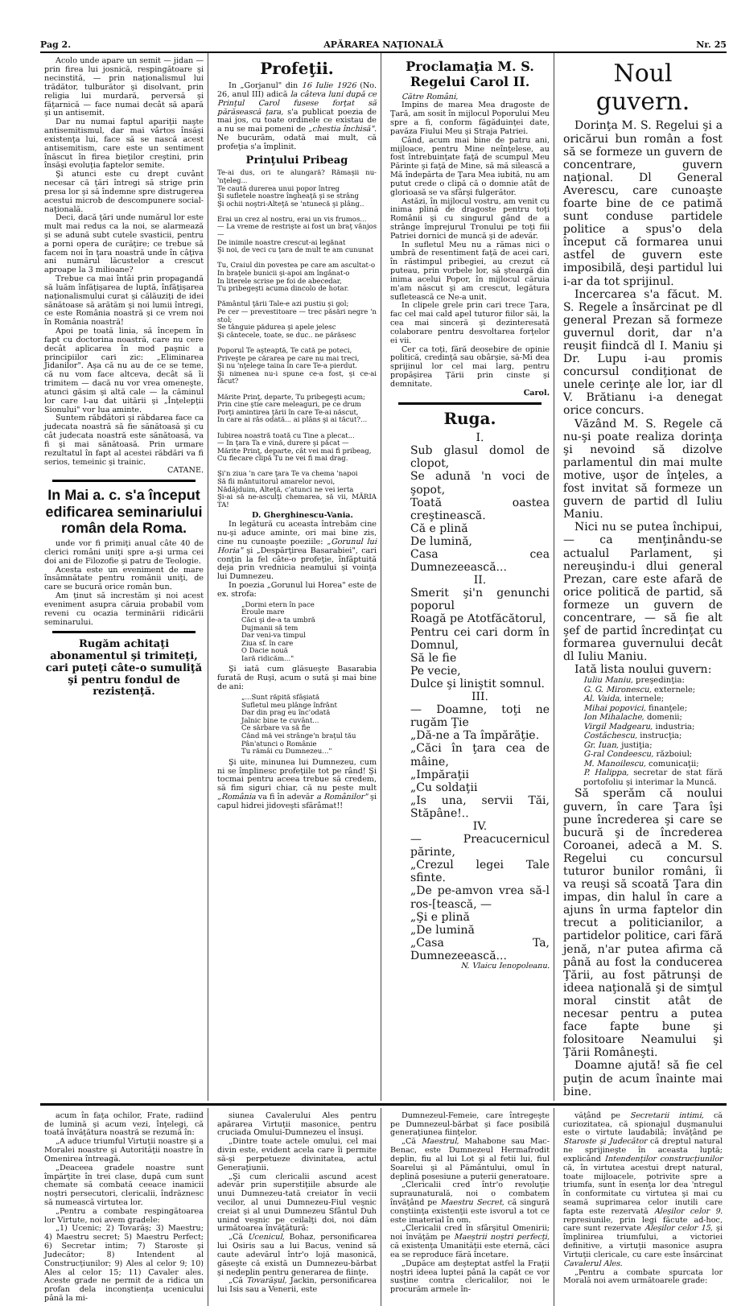Pag 2. APĂRAREA NAŢIONALĂ Nr. 25
Acolo unde apare un semit — jidan — prin firea lui josnică, respingătoare şi necinstită, — prin naţionalismul lui trădător, tulburător şi disolvant, prin religia lui murdară, perversă şi făţarnică — face numai decât să apară şi un antisemit.
Dar nu numai faptul apariţii naşte antisemitismul, dar mai vârtos însăşi existenţa lui, face să se nască acest antisemitism, care este un sentiment înăscut în firea bieţilor creştini, prin însăşi evoluţia faptelor semite.
Şi atunci este cu drept cuvânt necesar că ţări întregi să strige prin presa lor şi să îndemne spre distrugerea acestui microb de descompunere social-naţională.
Deci, dacă ţări unde numărul lor este mult mai redus ca la noi, se alarmează şi se adună subt cutele svasticii, pentru a porni opera de curăţire; ce trebue să facem noi în ţara noastră unde în câţiva ani numărul lăcustelor a crescut aproape la 3 milioane?
Trebue ca mai întâi prin propagandă să luăm înfăţişarea de luptă, înfăţişarea naţionalismului curat şi călăuziţi de idei sănătoase să arătăm şi noi lumii întregi, ce este România noastră şi ce vrem noi în România noastră!
Apoi pe toată linia, să începem în fapt cu doctorina noastră, care nu cere decât aplicarea în mod paşnic a principiilor cari zic: „Eliminarea Jidanilor". Aşa că nu au de ce se teme, că nu vom face altceva, decât să îi trimitem — dacă nu vor vrea omeneşte, atunci găsim şi altă cale — la căminul lor care l-au dat uitării şi „Înţelepţii Sionului" vor lua aminte.
Suntem răbdători şi răbdarea face ca judecata noastră să fie sănătoasă şi cu cât judecata noastră este sănătoasă, va fi şi mai sănătoasă. Prin urmare rezultatul în fapt al acestei răbdări va fi serios, temeinic şi trainic.
CATANE.
In Mai a. c. s'a început edificarea seminariului român dela Roma.
unde vor fi primiţi anual câte 40 de clerici români uniţi spre a-şi urma cei doi ani de Filozofie şi patru de Teologie.
Acesta este un eveniment de mare însămnătate pentru românii uniţi, de care se bucură orice român bun.
Am ţinut să increstăm şi noi acest eveniment asupra căruia probabil vom reveni cu ocazia terminării ridicării seminarului.
Rugăm achitaţi abonamentul şi trimiteţi, cari puteţi câte-o sumuliţă şi pentru fondul de rezistenţă.
Profeţii.
In „Gorjanul" din 16 Iulie 1926 (No. 26, anul III) adică la câteva luni după ce Prinţul Carol fusese forţat să părăsească ţara, s'a publicat poezia de mai jos, cu toate ordinele ce existau de a nu se mai pomeni de „chestia închisă". Ne bucurăm, odată mai mult, că profeţia s'a împlinit.
Prinţului Pribeag
Te-ai dus, ori te alungară? Rămaşii nu-'nţeleg...
Te caută durerea unui popor întreg
Şi sufletele noastre îngheaţă şi se strâng
Şi ochii noştri-Alteţă se 'ntunecă şi plâng..
Erai un crez al nostru, erai un vis frumos...
— La vreme de restrişte ai fost un braţ vânjos —
De inimile noastre crescut-ai legănat
Şi noi, de veci cu ţara de mult te am cununat
Tu, Craiul din povestea pe care am ascultat-o
In braţele bunicii şi-apoi am îngânat-o
In literele scrise pe foi de abecedar,
Tu pribegeşti acuma dincolo de hotar.
Pământul ţării Tale-e azi pustiu şi gol;
Pe cer — prevestitoare — trec păsări negre 'n stol;
Se tânguie pădurea şi apele jelesc
Şi cântecele, toate, se duc.. ne părăsesc
Poporul Te aşteaptă, Te cată pe poteci,
Priveşte pe cărarea pe care nu mai treci,
Şi nu 'nţelege taina în care Te-a pierdut.
Şi nimenea nu-i spune ce-a fost, şi ce-ai făcut?
Mărite Prinţ, departe, Tu pribegeşti acum;
Prin cine ştie care meleaguri, pe ce drum
Porţi amintirea ţării în care Te-ai născut,
In care ai râs odată... ai plâns şi ai tăcut?...
Iubirea noastră toată cu Tine a plecat...
— In ţara Ta e vină, durere şi păcat —
Mărite Prinţ, departe, cât vei mai fi pribeag,
Cu fiecare clipă Tu ne vei fi mai drag.
Şi'n ziua 'n care ţara Te va chema 'napoi
Să fii mântuitorul amarelor nevoi,
Nădăjduim, Alteţă, c'atunci ne vei ierta
Şi-ai să ne-asculţi chemarea, să vii, MĂRIA TA!
D. Gherghinescu-Vania.
In legătură cu aceasta întrebăm cine nu-şi aduce aminte, ori mai bine zis, cine nu cunoaşte poeziile: „Gorunul lui Horia" şi „Despărţirea Basarabiei", cari conţin la fel câte-o profeţie, înfăptuită deja prin vrednicia neamului şi voinţa lui Dumnezeu.
In poezia „Gorunul lui Horea" este de ex. strofa:
„Dormi etern în pace
Eroule mare
Căci şi de-a ta umbră
Dujmanii să tem
Dar veni-va timpul
Ziua sf. în care
O Dacie nouă
Iară ridicăm..."
Şi iată cum glăsueşte Basarabia furată de Ruşi, acum o sută şi mai bine de ani:
„...Sunt răpită sfâşiată
Sufletul meu plânge înfrânt
Dar din prag eu înc'odată
Jalnic bine te cuvânt...
Ce sărbare va să fie
Când mă vei strânge'n braţul tău
Pân'atunci o Românie
Tu rămâi cu Dumnezeu..."
Şi uite, minunea lui Dumnezeu, cum ni se împlinesc profeţiile tot pe rând! Şi tocmai pentru aceea trebue să credem, să fim siguri chiar, că nu peste mult „România va fi în adevăr a Românilor" şi capul hidrei jidoveşti sfărâmat!!
Proclamaţia M. S. Regelui Carol II.
Către Români,
Impins de marea Mea dragoste de Ţară, am sosit în mijlocul Poporului Meu spre a fi, conform făgăduinţei date, pavăza Fiului Meu şi Straja Patriei.
Când, acum mai bine de patru ani, mijloace, pentru Mine neînţelese, au fost întrebuinţate faţă de scumpul Meu Părinte şi faţă de Mine, să mă silească a Mă îndepărta de Ţara Mea iubită, nu am putut crede o clipă că o domnie atât de glorioasă se va sfârşi fulgerător.
Astăzi, în mijlocul vostru, am venit cu inima plină de dragoste pentru toţi Românii şi cu singurul gând de a strânge împrejurul Tronului pe toţi fiii Patriei dornici de muncă şi de adevăr.
In sufletul Meu nu a rămas nici o umbră de resentiment faţă de acei cari, în răstimpul pribegiei, au crezut că puteau, prin vorbele lor, să şteargă din inima acelui Popor, în mijlocul căruia m'am născut şi am crescut, legătura sufletească ce Ne-a unit.
In clipele grele prin cari trece Ţara, fac cel mai cald apel tuturor fiilor săi, la cea mai sinceră şi dezinteresată colaborare pentru desvoltarea forţelor ei vii.
Cer ca toţi, fără deosebire de opinie politică, credinţă sau obârşie, să-Mi dea sprijinul lor cel mai larg, pentru propăşirea Ţării prin cinste şi demnitate.
Carol.
Ruga.
I.
Sub glasul domol de clopot,
Se adună 'n voci de şopot,
Toată oastea creştinească.
Că e plină
De lumină,
Casa cea Dumnezeească...
II.
Smerit şi'n genunchi poporul
Roagă pe Atotfăcătorul,
Pentru cei cari dorm în Domnul,
Să le fie
Pe vecie,
Dulce şi liniştit somnul.
III.
— Doamne, toţi ne rugăm Ţie
„Dă-ne a Ta împărăţie.
„Căci în ţara cea de mâine,
„Impăraţii
„Cu soldaţii
„Is una, servii Tăi, Stăpâne!..
IV.
— Preacucernicul părinte,
„Crezul legei Tale sfinte.
„De pe-amvon vrea să-l ros-[tească, —
„Şi e plină
„De lumină
„Casa Ta, Dumnezeească...
N. Vlaicu Ienopoleanu.
Noul guvern.
Dorinţa M. S. Regelui şi a oricărui bun român a fost să se formeze un guvern de concentrare, guvern naţional. Dl General Averescu, care cunoaşte foarte bine de ce patimă sunt conduse partidele politice a spus'o dela început că formarea unui astfel de guvern este imposibilă, deşi partidul lui i-ar da tot sprijinul.
Incercarea s'a făcut. M. S. Regele a însărcinat pe dl general Prezan să formeze guvernul dorit, dar n'a reuşit fiindcă dl I. Maniu şi Dr. Lupu i-au promis concursul condiţionat de unele cerinţe ale lor, iar dl V. Brătianu i-a denegat orice concurs.
Văzând M. S. Regele că nu-şi poate realiza dorinţa şi nevoind să dizolve parlamentul din mai multe motive, uşor de înţeles, a fost invitat să formeze un guvern de partid dl Iuliu Maniu.
Nici nu se putea închipui, — ca menţinându-se actualul Parlament, şi nereuşindu-i dlui general Prezan, care este afară de orice politică de partid, să formeze un guvern de concentrare, — să fie alt şef de partid încredinţat cu formarea guvernului decât dl Iuliu Maniu.
Iată lista noului guvern:
Iuliu Maniu, preşedinţia:
G. G. Mironescu, externele;
Al. Vaida, internele;
Mihai popovici, finanţele;
Ion Mihalache, domenii;
Virgil Madgearu, industria;
Costăchescu, instrucţia;
Gr. Iuan, justiţia;
G-ral Condeescu, războiul;
M. Manoilescu, comunicaţii;
P. Halippa, secretar de stat fără portofoliu şi interimar la Muncă.
Să sperăm că noului guvern, în care Ţara îşi pune încrederea şi care se bucură şi de încrederea Coroanei, adecă a M. S. Regelui cu concursul tuturor bunilor români, îi va reuşi să scoată Ţara din impas, din halul în care a ajuns în urma faptelor din trecut a politicianilor, a partidelor politice, cari fără jenă, n'ar putea afirma că până au fost la conducerea Ţării, au fost pătrunşi de ideea naţională şi de simţul moral cinstit atât de necesar pentru a putea face fapte bune şi folositoare Neamului şi Ţării Româneşti.
Doamne ajută! să fie cel puţin de acum înainte mai bine.
acum în faţa ochilor, Frate, radiind de lumină şi acum vezi, înţelegi, că toată învăţătura noastră se rezumă în:
„A aduce triumful Virtuţii noastre şi a Moralei noastre şi Autorităţii noastre în Omenirea întreagă.
„Deaceea gradele noastre sunt împărţite în trei clase, după cum sunt chemate să combată ceeace inamicii noştri persecutori, clericalii, îndrăznesc să numească virtutea lor.
„Pentru a combate respingătoarea lor Virtute, noi avem gradele:
„1) Ucenic; 2) Tovarăş; 3) Maestru; 4) Maestru secret; 5) Maestru Perfect; 6) Secretar intim; 7) Staroste şi Judecător; 8) Intendent al Construcţiunilor; 9) Ales al celor 9; 10) Ales al celor 15; 11) Cavaler ales. Aceste grade ne permit de a ridica un profan dela inconştienţa ucenicului până la mi-
siunea Cavalerului Ales pentru apărarea Virtuţii masonice, pentru cruciada Omului-Dumnezeu el însuşi.
„Dintre toate actele omului, cel mai divin este, evident acela care îi permite să-şi perpetueze divinitatea, actul Generaţiunii.
„Şi cum clericalii ascund acest adevăr prin superstiţiile absurde ale unui Dumnezeu-tată creiator în vecii vecilor, al unui Dumnezeu-Fiul veşnic creiat şi al unui Dumnezeu Sfântul Duh unind veşnic pe ceilalţi doi, noi dăm următoarea învăţătură:
„Că Ucenicul, Bohaz, personificarea lui Osiris sau a lui Bacus, venind să caute adevărul într'o lojă masonică, găseşte că există un Dumnezeu-bărbat şi nedeplin pentru generarea de fiinţe.
„Că Tovarăşul, Jackin, personificarea lui Isis sau a Venerii, este
Dumnezeul-Femeie, care întregeşte pe Dumnezeul-bărbat şi face posibilă generaţiunea fiinţelor.
„Că Maestrul, Mahabone sau Mac-Benac, este Dumnezeul Hermafrodit deplin, fiu al lui Lot şi al fetii lui, fiul Soarelui şi al Pământului, omul în deplină posesiune a puterii generatoare.
„Clericalii cred într'o revoluţie supraunaturală, noi o combatem învăţând pe Maestru Secret, că singură conştiinţa existenţii este isvorul a tot ce este imaterial în om.
„Clericalii cred în sfârşitul Omenirii; noi învăţăm pe Maeştrii noştri perfecţi, că existenţa Umanităţii este eternă, căci ea se reproduce fără încetare.
„Dupăce am deşteptat astfel la Fraţii noştri ideea luptei până la capăt ce vor susţine contra clericalilor, noi le procurăm armele în-
văţând pe Secretarii intimi, că curiozitatea, că spionajul duşmanului este o virtute laudabilă; învăţând pe Staroste şi Judecător că dreptul natural ne sprijineşte în aceasta luptă; explicând Intendenţilor construcţiunilor că, în virtutea acestui drept natural, toate mijloacele, potrivite spre a triumfa, sunt în esenţa lor dea 'ntregul în conformitate cu virtutea şi mai cu seamă suprimarea celor inutili care fapta este rezervată Aleşilor celor 9. represiunile, prin legi făcute ad-hoc, care sunt rezervate Aleşilor celor 15, şi împlinirea triumfului, a victoriei definitive, a virtuţii masonice asupra Virtuţii clericale, cu care este însărcinat Cavalerul Ales.
„Pentru a combate spurcata lor Morală noi avem următoarele grade: